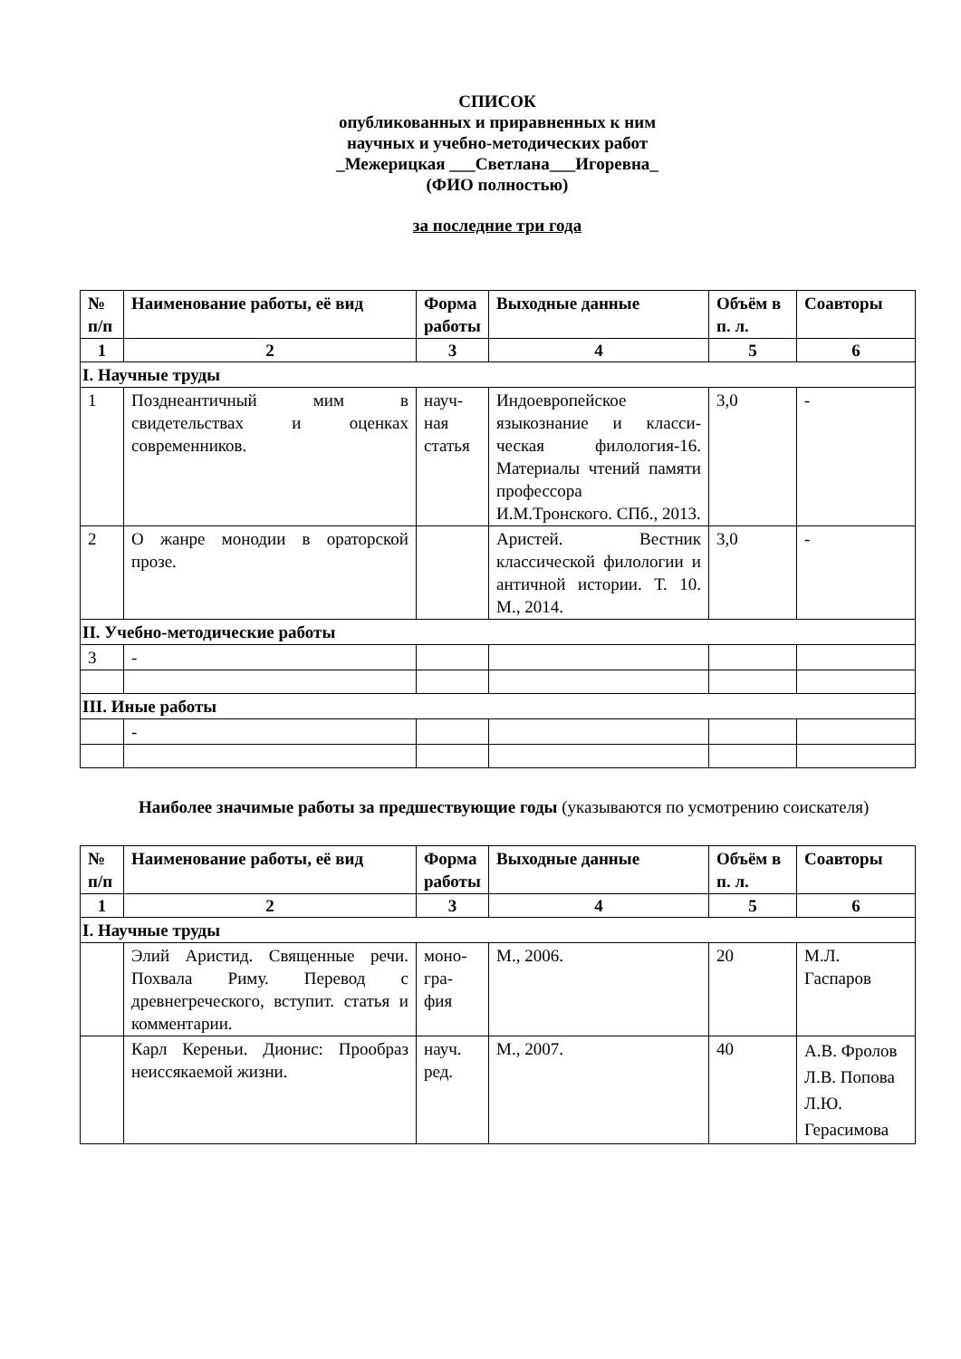СПИСОК
опубликованных и приравненных к ним
научных и учебно-методических работ
_Межерицкая ___Светлана___Игоревна_
(ФИО полностью)
за последние три года
| № п/п | Наименование работы, её вид | Форма работы | Выходные данные | Объём в п. л. | Соавторы |
| --- | --- | --- | --- | --- | --- |
| 1 | 2 | 3 | 4 | 5 | 6 |
| I. Научные труды | | | | | |
| 1 | Позднеантичный мим в свидетельствах и оценках современников. | науч-ная статья | Индоевропейское языкознание и класси-ческая филология-16. Материалы чтений памяти профессора И.М.Тронского. СПб., 2013. | 3,0 | - |
| 2 | О жанре монодии в ораторской прозе. | | Аристей. Вестник классической филологии и античной истории. Т. 10. М., 2014. | 3,0 | - |
| II. Учебно-методические работы | | | | | |
| 3 | - | | | | |
| III. Иные работы | | | | | |
| | - | | | | |
Наиболее значимые работы за предшествующие годы (указываются по усмотрению соискателя)
| № п/п | Наименование работы, её вид | Форма работы | Выходные данные | Объём в п. л. | Соавторы |
| --- | --- | --- | --- | --- | --- |
| 1 | 2 | 3 | 4 | 5 | 6 |
| I. Научные труды | | | | | |
| | Элий Аристид. Священные речи. Похвала Риму. Перевод с древнегреческого, вступит. статья и комментарии. | моно-гра-фия | М., 2006. | 20 | М.Л. Гаспаров |
| | Карл Кереньи. Дионис: Прообраз неиссякаемой жизни. | науч. ред. | М., 2007. | 40 | А.В. Фролов Л.В. Попова Л.Ю. Герасимова |